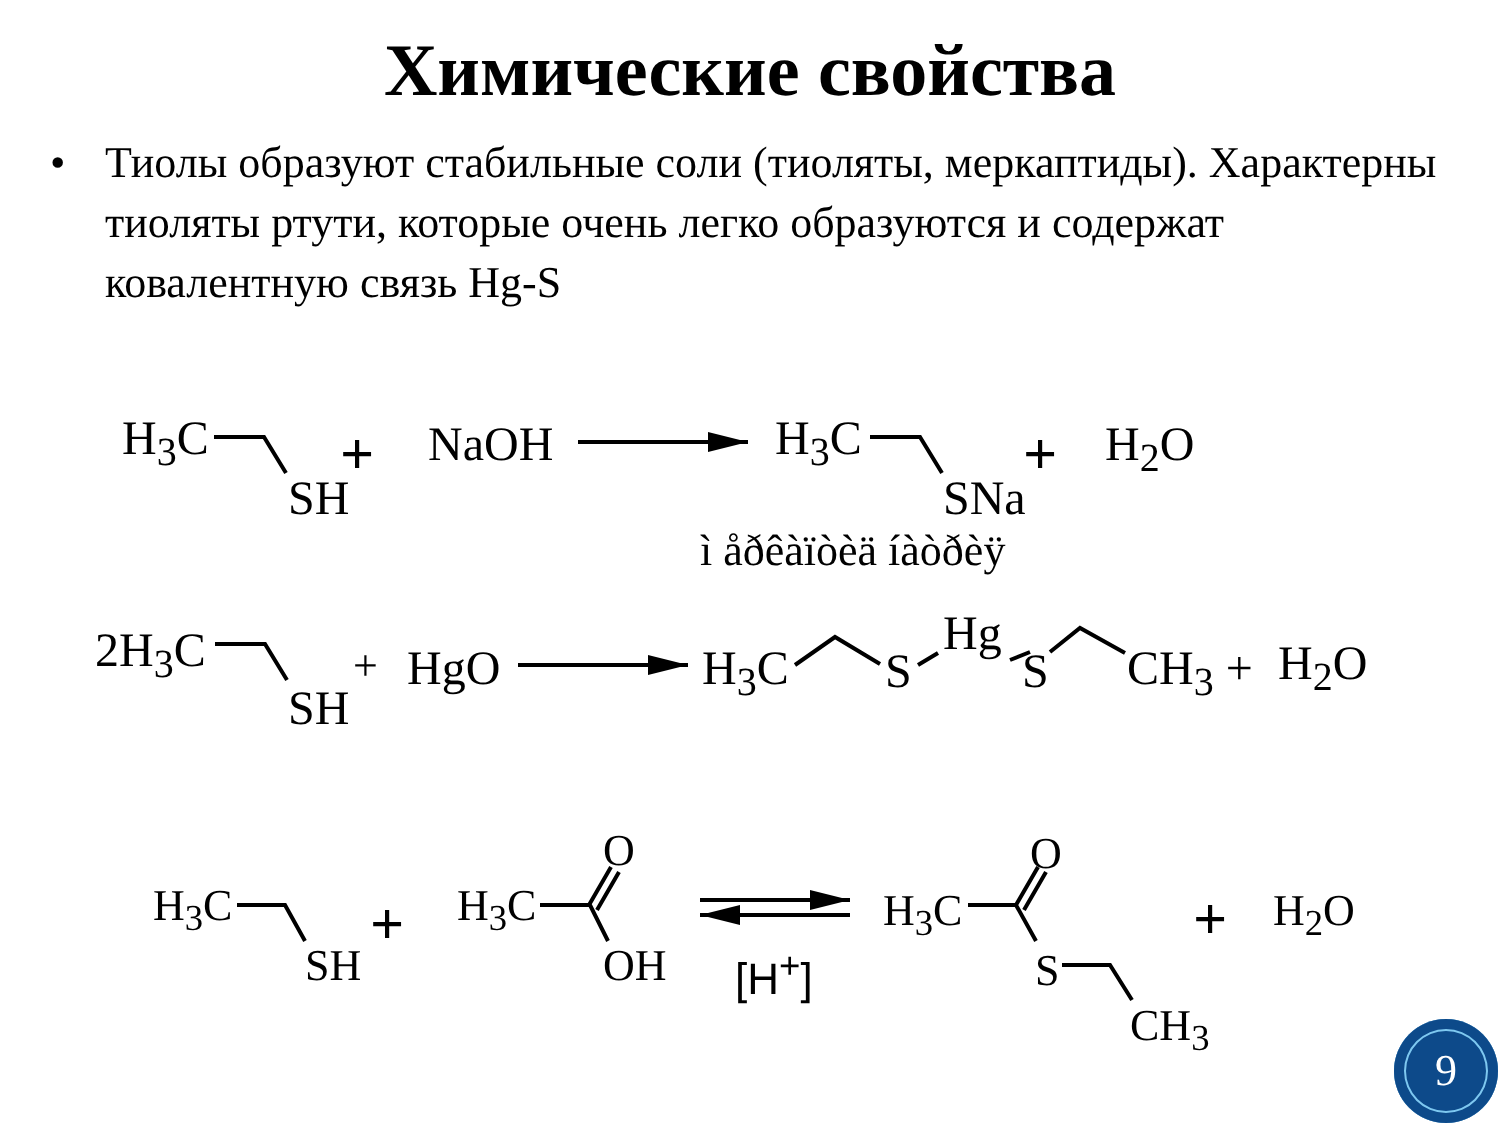Химические свойства
• Тиолы образуют стабильные соли (тиоляты, меркаптиды). Характерны тиоляты ртути, которые очень легко образуются и содержат ковалентную связь Hg-S
H<sub>3</sub>C
SH
+ NaOH H<sub>3</sub>C
SNa
ì åðêàïòèä íàòðèÿ
+ H<sub>2</sub>O
2H<sub>3</sub>C
SH
+ HgO H<sub>3</sub>C S
Hg
S CH<sub>3</sub> + H<sub>2</sub>O
H<sub>3</sub>C
SH
+ H<sub>3</sub>C
O
OH [H<sup>+</sup>]
H<sub>3</sub>C
O
S
CH<sub>3</sub>
+ H<sub>2</sub>O
9